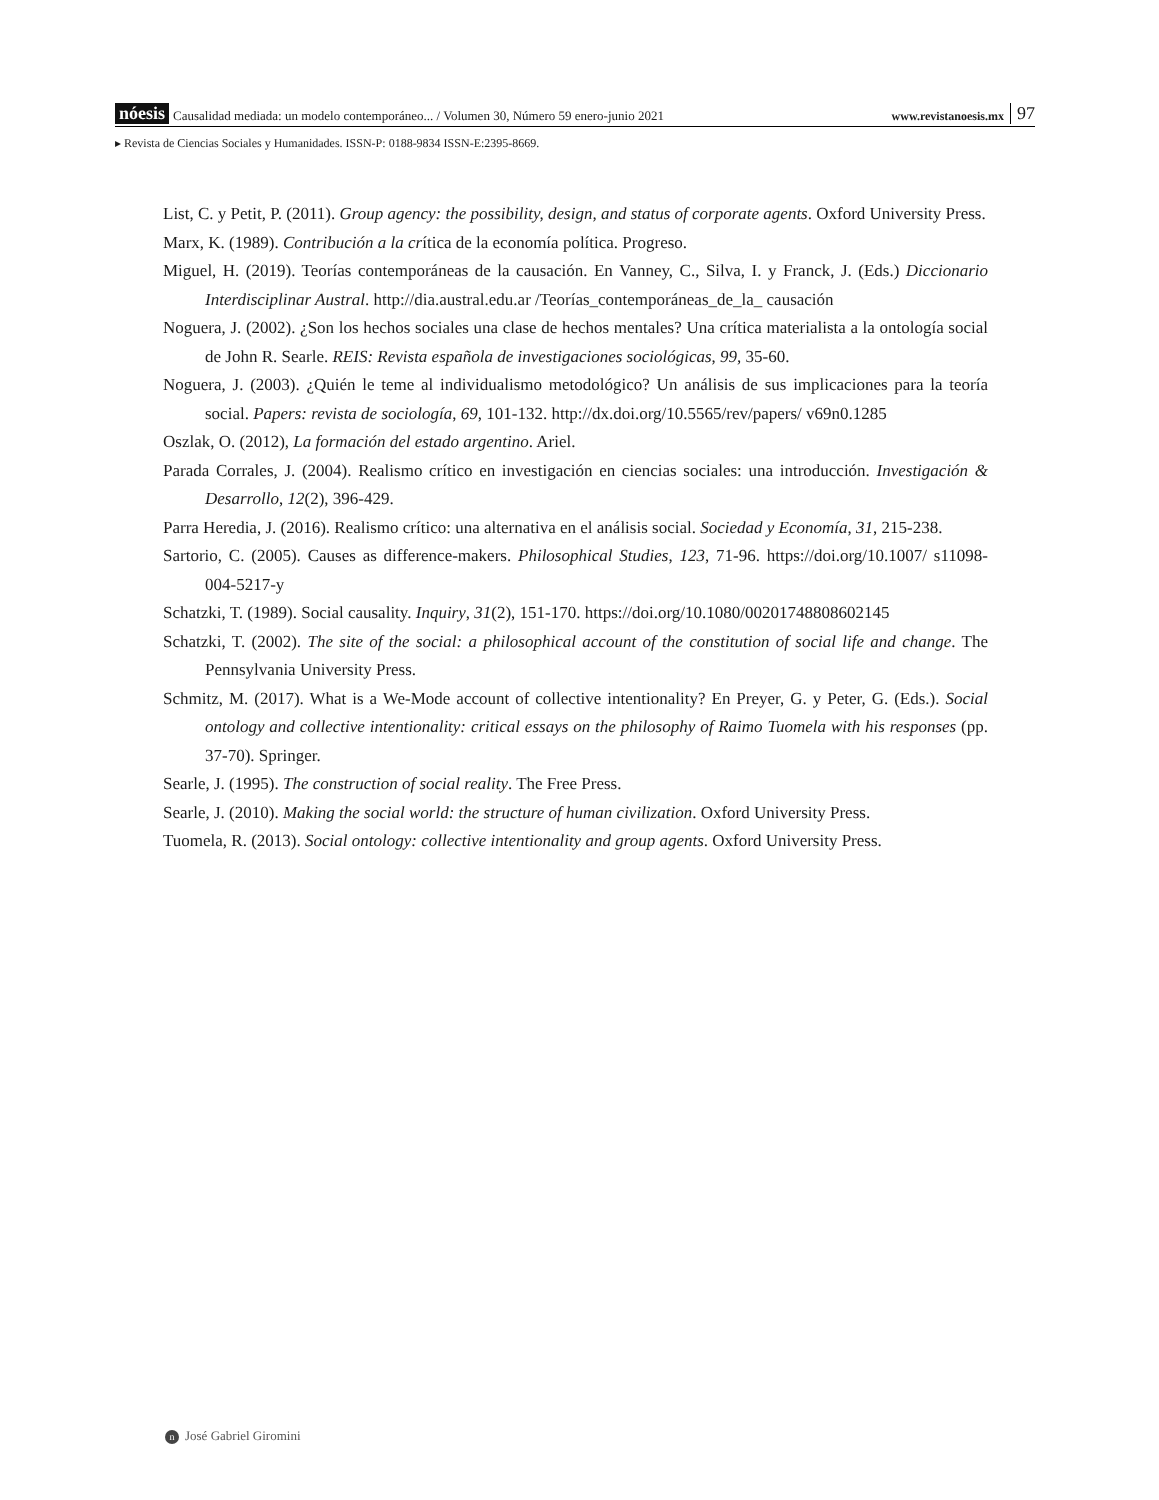nóesis Causalidad mediada: un modelo contemporáneo... / Volumen 30, Número 59 enero-junio 2021 www.revistanoesis.mx 97
▸ Revista de Ciencias Sociales y Humanidades. ISSN-P: 0188-9834 ISSN-E:2395-8669.
List, C. y Petit, P. (2011). Group agency: the possibility, design, and status of corporate agents. Oxford University Press.
Marx, K. (1989). Contribución a la crítica de la economía política. Progreso.
Miguel, H. (2019). Teorías contemporáneas de la causación. En Vanney, C., Silva, I. y Franck, J. (Eds.) Diccionario Interdisciplinar Austral. http://dia.austral.edu.ar /Teorías_contemporáneas_de_la_ causación
Noguera, J. (2002). ¿Son los hechos sociales una clase de hechos mentales? Una crítica materialista a la ontología social de John R. Searle. REIS: Revista española de investigaciones sociológicas, 99, 35-60.
Noguera, J. (2003). ¿Quién le teme al individualismo metodológico? Un análisis de sus implicaciones para la teoría social. Papers: revista de sociología, 69, 101-132. http://dx.doi.org/10.5565/rev/papers/ v69n0.1285
Oszlak, O. (2012), La formación del estado argentino. Ariel.
Parada Corrales, J. (2004). Realismo crítico en investigación en ciencias sociales: una introducción. Investigación & Desarrollo, 12(2), 396-429.
Parra Heredia, J. (2016). Realismo crítico: una alternativa en el análisis social. Sociedad y Economía, 31, 215-238.
Sartorio, C. (2005). Causes as difference-makers. Philosophical Studies, 123, 71-96. https://doi.org/10.1007/ s11098-004-5217-y
Schatzki, T. (1989). Social causality. Inquiry, 31(2), 151-170. https://doi.org/10.1080/00201748808602145
Schatzki, T. (2002). The site of the social: a philosophical account of the constitution of social life and change. The Pennsylvania University Press.
Schmitz, M. (2017). What is a We-Mode account of collective intentionality? En Preyer, G. y Peter, G. (Eds.). Social ontology and collective intentionality: critical essays on the philosophy of Raimo Tuomela with his responses (pp. 37-70). Springer.
Searle, J. (1995). The construction of social reality. The Free Press.
Searle, J. (2010). Making the social world: the structure of human civilization. Oxford University Press.
Tuomela, R. (2013). Social ontology: collective intentionality and group agents. Oxford University Press.
n José Gabriel Giromini